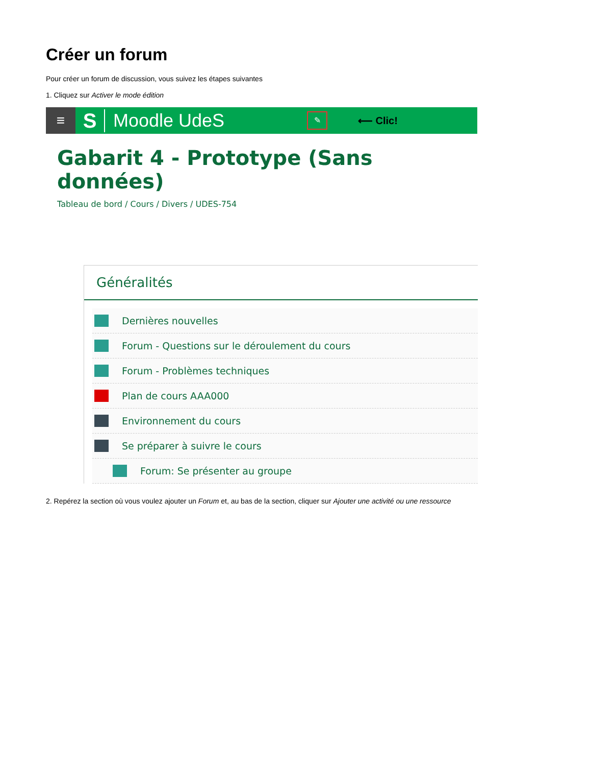Créer un forum
Pour créer un forum de discussion, vous suivez les étapes suivantes
1. Cliquez sur Activer le mode édition
≡
S Moodle UdeS
✎
⟵ Clic!
Gabarit 4 - Prototype (Sans données)
Tableau de bord / Cours / Divers / UDES-754
Généralités
Dernières nouvelles
Forum - Questions sur le déroulement du cours
Forum - Problèmes techniques
Plan de cours AAA000
Environnement du cours
Se préparer à suivre le cours
Forum: Se présenter au groupe
2. Repérez la section où vous voulez ajouter un Forum et, au bas de la section, cliquer sur Ajouter une activité ou une ressource